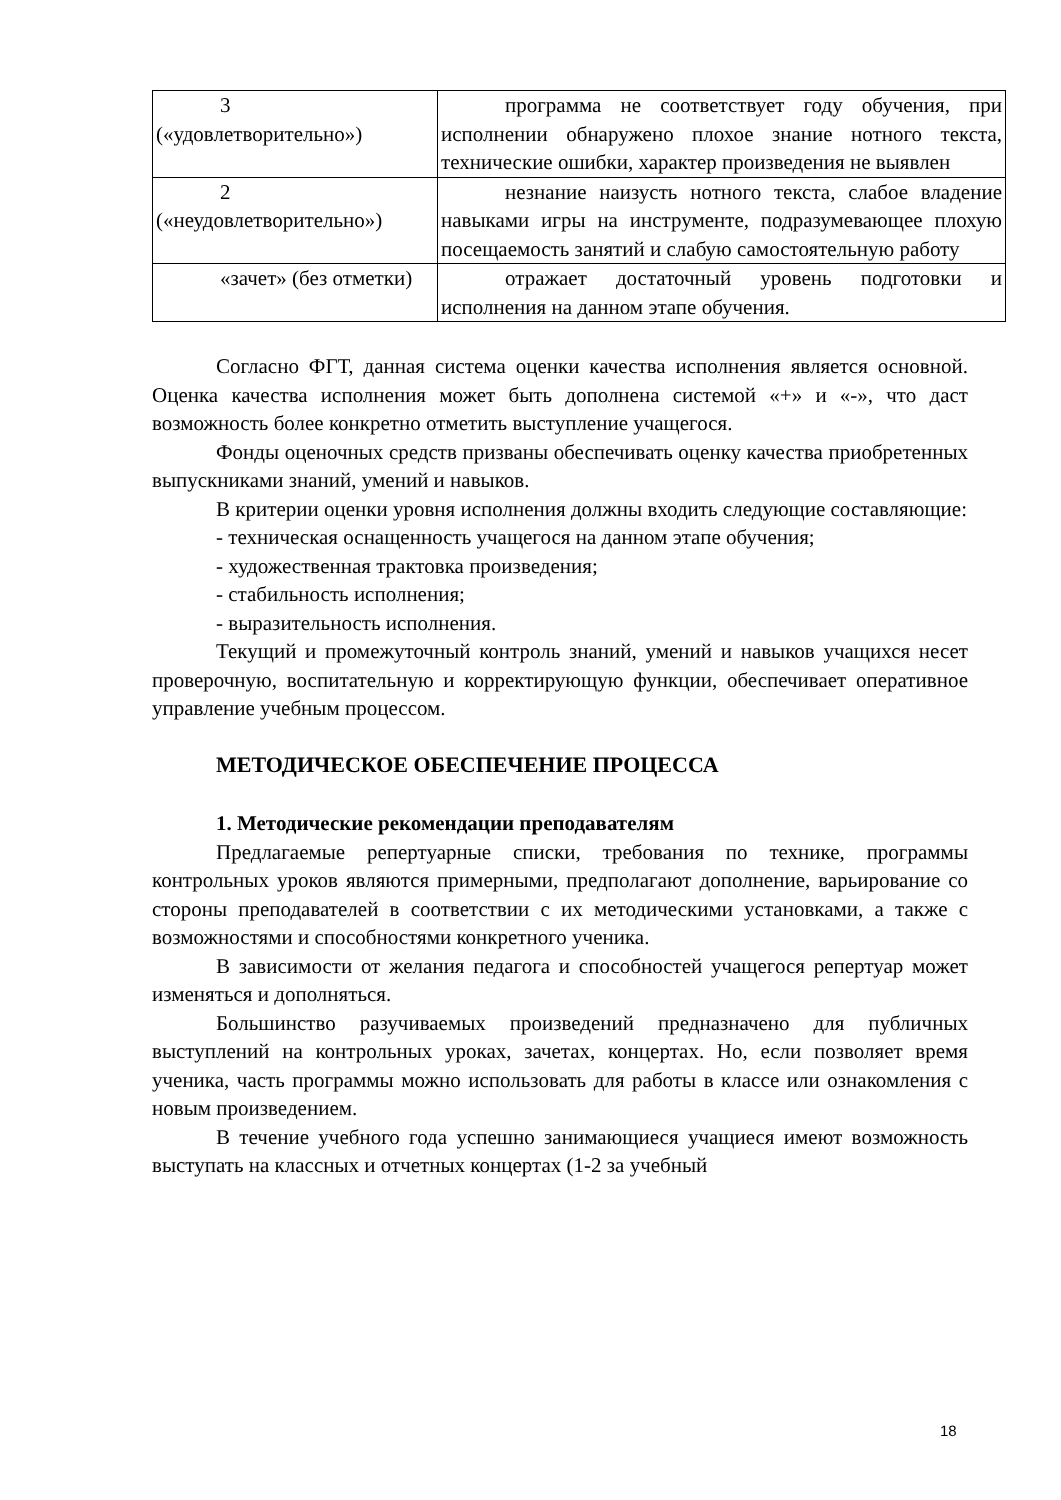| 3 («удовлетворительно») | программа не соответствует году обучения, при исполнении обнаружено плохое знание нотного текста, технические ошибки, характер произведения не выявлен |
| 2 («неудовлетворительно») | незнание наизусть нотного текста, слабое владение навыками игры на инструменте, подразумевающее плохую посещаемость занятий и слабую самостоятельную работу |
| «зачет» (без отметки) | отражает достаточный уровень подготовки и исполнения на данном этапе обучения. |
Согласно ФГТ, данная система оценки качества исполнения является основной. Оценка качества исполнения может быть дополнена системой «+» и «-», что даст возможность более конкретно отметить выступление учащегося.
Фонды оценочных средств призваны обеспечивать оценку качества приобретенных выпускниками знаний, умений и навыков.
В критерии оценки уровня исполнения должны входить следующие составляющие:
- техническая оснащенность учащегося на данном этапе обучения;
- художественная трактовка произведения;
- стабильность исполнения;
- выразительность исполнения.
Текущий и промежуточный контроль знаний, умений и навыков учащихся несет проверочную, воспитательную и корректирующую функции, обеспечивает оперативное управление учебным процессом.
МЕТОДИЧЕСКОЕ ОБЕСПЕЧЕНИЕ ПРОЦЕССА
1. Методические рекомендации преподавателям
Предлагаемые репертуарные списки, требования по технике, программы контрольных уроков являются примерными, предполагают дополнение, варьирование со стороны преподавателей в соответствии с их методическими установками, а также с возможностями и способностями конкретного ученика.
В зависимости от желания педагога и способностей учащегося репертуар может изменяться и дополняться.
Большинство разучиваемых произведений предназначено для публичных выступлений на контрольных уроках, зачетах, концертах. Но, если позволяет время ученика, часть программы можно использовать для работы в классе или ознакомления с новым произведением.
В течение учебного года успешно занимающиеся учащиеся имеют возможность выступать на классных и отчетных концертах (1-2 за учебный
18